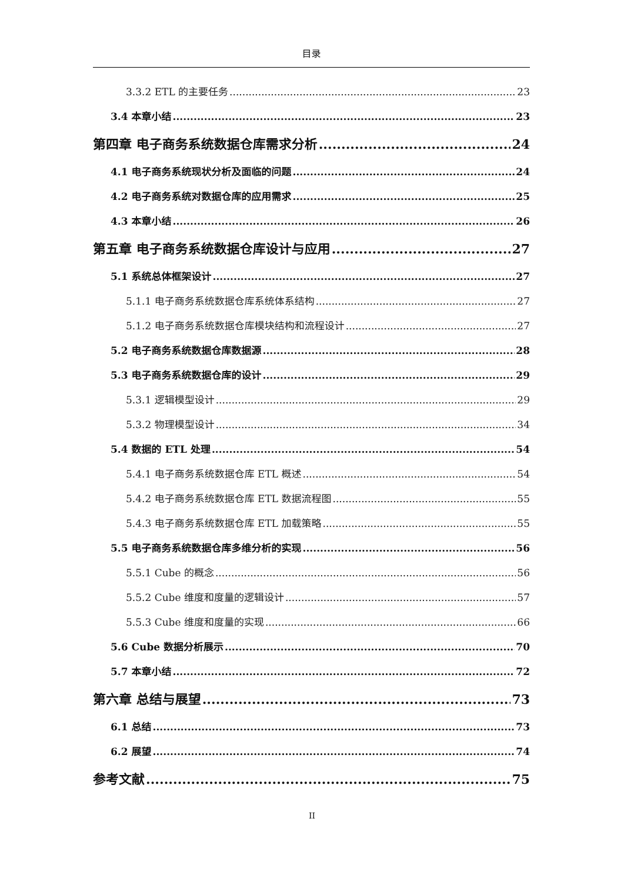目录
3.3.2 ETL 的主要任务 23
3.4 本章小结 23
第四章 电子商务系统数据仓库需求分析 24
4.1 电子商务系统现状分析及面临的问题 24
4.2 电子商务系统对数据仓库的应用需求 25
4.3 本章小结 26
第五章 电子商务系统数据仓库设计与应用 27
5.1 系统总体框架设计 27
5.1.1 电子商务系统数据仓库系统体系结构 27
5.1.2 电子商务系统数据仓库模块结构和流程设计 27
5.2 电子商务系统数据仓库数据源 28
5.3 电子商务系统数据仓库的设计 29
5.3.1 逻辑模型设计 29
5.3.2 物理模型设计 34
5.4 数据的 ETL 处理 54
5.4.1 电子商务系统数据仓库 ETL 概述 54
5.4.2 电子商务系统数据仓库 ETL 数据流程图 55
5.4.3 电子商务系统数据仓库 ETL 加载策略 55
5.5 电子商务系统数据仓库多维分析的实现 56
5.5.1 Cube 的概念 56
5.5.2 Cube 维度和度量的逻辑设计 57
5.5.3 Cube 维度和度量的实现 66
5.6 Cube 数据分析展示 70
5.7 本章小结 72
第六章 总结与展望 73
6.1 总结 73
6.2 展望 74
参考文献 75
II